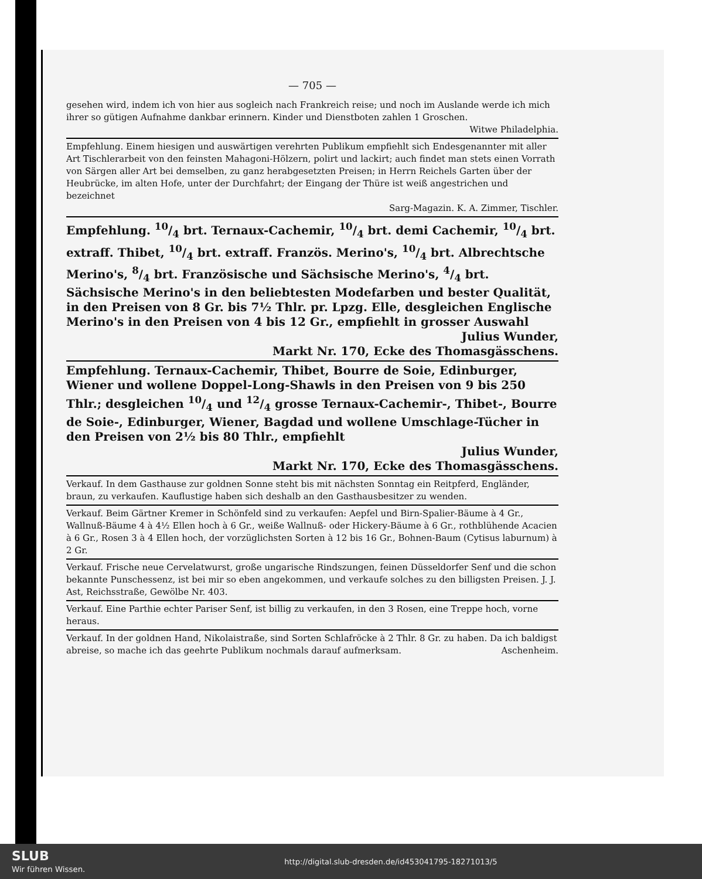— 705 —
gesehen wird, indem ich von hier aus sogleich nach Frankreich reise; und noch im Auslande werde ich mich ihrer so gütigen Aufnahme dankbar erinnern. Kinder und Dienstboten zahlen 1 Groschen.
Witwe Philadelphia.
Empfehlung. Einem hiesigen und auswärtigen verehrten Publikum empfiehlt sich Endesgenannter mit aller Art Tischlerarbeit von den feinsten Mahagoni-Hölzern, polirt und lackirt; auch findet man stets einen Vorrath von Särgen aller Art bei demselben, zu ganz herabgesetzten Preisen; in Herrn Reichels Garten über der Heubrücke, im alten Hofe, unter der Durchfahrt; der Eingang der Thüre ist weiß angestrichen und bezeichnet
Sarg-Magazin. K. A. Zimmer, Tischler.
Empfehlung. 10/4 brt. Ternaux-Cachemir, 10/4 brt. demi Cachemir, 10/4 brt. extraff. Thibet, 10/4 brt. extraff. Französ. Merino's, 10/4 brt. Albrechtsche Merino's, 8/4 brt. Französische und Sächsische Merino's, 4/4 brt. Sächsische Merino's in den beliebtesten Modefarben und bester Qualität, in den Preisen von 8 Gr. bis 7½ Thlr. pr. Lpzg. Elle, desgleichen Englische Merino's in den Preisen von 4 bis 12 Gr., empfiehlt in grosser Auswahl
Julius Wunder,
Markt Nr. 170, Ecke des Thomasgässchens.
Empfehlung. Ternaux-Cachemir, Thibet, Bourre de Soie, Edinburger, Wiener und wollene Doppel-Long-Shawls in den Preisen von 9 bis 250 Thlr.; desgleichen 10/4 und 12/4 grosse Ternaux-Cachemir-, Thibet-, Bourre de Soie-, Edinburger, Wiener, Bagdad und wollene Umschlage-Tücher in den Preisen von 2½ bis 80 Thlr., empfiehlt
Julius Wunder,
Markt Nr. 170, Ecke des Thomasgässchens.
Verkauf. In dem Gasthause zur goldnen Sonne steht bis mit nächsten Sonntag ein Reitpferd, Engländer, braun, zu verkaufen. Kauflustige haben sich deshalb an den Gasthausbesitzer zu wenden.
Verkauf. Beim Gärtner Kremer in Schönfeld sind zu verkaufen: Aepfel und Birn-Spalier-Bäume à 4 Gr., Wallnuß-Bäume 4 à 4½ Ellen hoch à 6 Gr., weiße Wallnuß- oder Hickery-Bäume à 6 Gr., rothblühende Acacien à 6 Gr., Rosen 3 à 4 Ellen hoch, der vorzüglichsten Sorten à 12 bis 16 Gr., Bohnen-Baum (Cytisus laburnum) à 2 Gr.
Verkauf. Frische neue Cervelatwurst, große ungarische Rindszungen, feinen Düsseldorfer Senf und die schon bekannte Punschessenz, ist bei mir so eben angekommen, und verkaufe solches zu den billigsten Preisen. J. J. Ast, Reichsstraße, Gewölbe Nr. 403.
Verkauf. Eine Parthie echter Pariser Senf, ist billig zu verkaufen, in den 3 Rosen, eine Treppe hoch, vorne heraus.
Verkauf. In der goldnen Hand, Nikolaistraße, sind Sorten Schlafröcke à 2 Thlr. 8 Gr. zu haben. Da ich baldigst abreise, so mache ich das geehrte Publikum nochmals darauf aufmerksam. Aschenheim.
SLUB
Wir führen Wissen.
http://digital.slub-dresden.de/id453041795-18271013/5